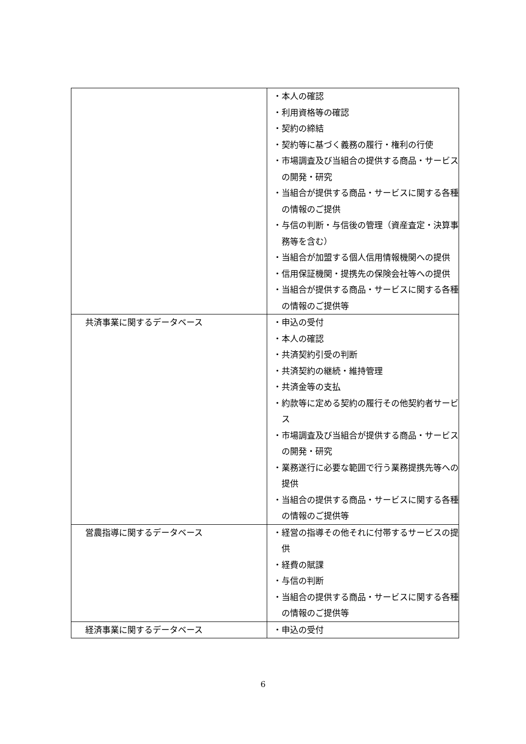| | ・本人の確認 ・利用資格等の確認 ・契約の締結 ・契約等に基づく義務の履行・権利の行使 ・市場調査及び当組合の提供する商品・サービスの開発・研究 ・当組合が提供する商品・サービスに関する各種の情報のご提供 ・与信の判断・与信後の管理（資産査定・決算事務等を含む） ・当組合が加盟する個人信用情報機関への提供 ・信用保証機関・提携先の保険会社等への提供 ・当組合が提供する商品・サービスに関する各種の情報のご提供等 |
| 共済事業に関するデータベース | ・申込の受付 ・本人の確認 ・共済契約引受の判断 ・共済契約の継続・維持管理 ・共済金等の支払 ・約款等に定める契約の履行その他契約者サービス ・市場調査及び当組合が提供する商品・サービスの開発・研究 ・業務遂行に必要な範囲で行う業務提携先等への提供 ・当組合の提供する商品・サービスに関する各種の情報のご提供等 |
| 営農指導に関するデータベース | ・経営の指導その他それに付帯するサービスの提供 ・経費の賦課 ・与信の判断 ・当組合の提供する商品・サービスに関する各種の情報のご提供等 |
| 経済事業に関するデータベース | ・申込の受付 |
6